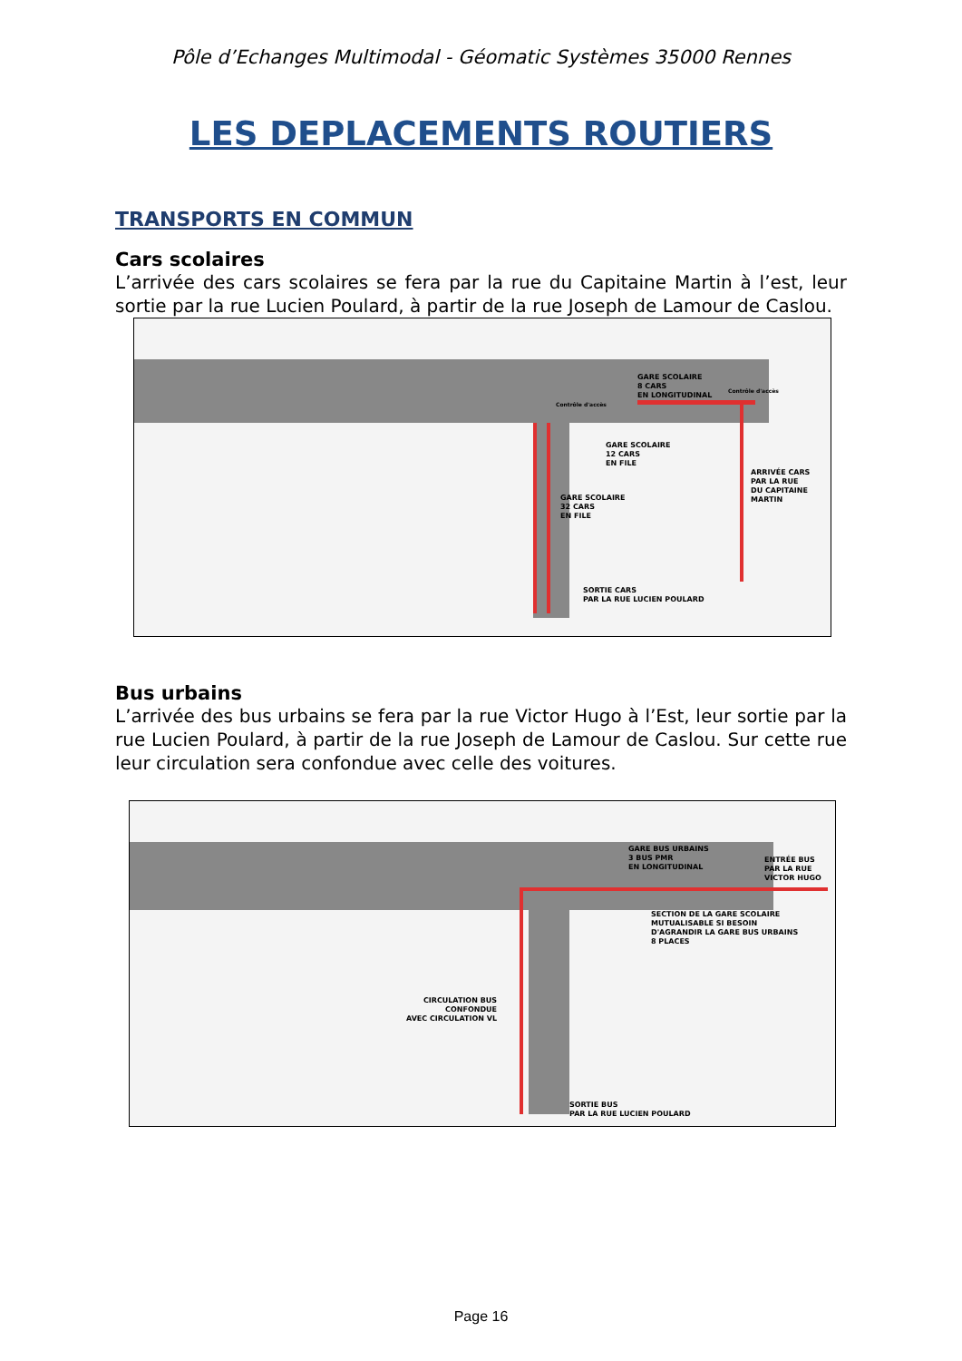Pôle d’Echanges Multimodal - Géomatic Systèmes 35000 Rennes
LES DEPLACEMENTS ROUTIERS
TRANSPORTS EN COMMUN
Cars scolaires
L’arrivée des cars scolaires se fera par la rue du Capitaine Martin à l’est, leur sortie par la rue Lucien Poulard, à partir de la rue Joseph de Lamour de Caslou.
GARE SCOLAIRE
8 CARS
EN LONGITUDINAL
GARE SCOLAIRE
12 CARS
EN FILE
ARRIVÉE CARS
PAR LA RUE
DU CAPITAINE
MARTIN
GARE SCOLAIRE
32 CARS
EN FILE
SORTIE CARS
PAR LA RUE LUCIEN POULARD
Contrôle d'accès
Contrôle d'accès
Bus urbains
L’arrivée des bus urbains se fera par la rue Victor Hugo à l’Est, leur sortie par la rue Lucien Poulard, à partir de la rue Joseph de Lamour de Caslou. Sur cette rue leur circulation sera confondue avec celle des voitures.
GARE BUS URBAINS
3 BUS PMR
EN LONGITUDINAL
ENTRÉE BUS
PAR LA RUE
VICTOR HUGO
SECTION DE LA GARE SCOLAIRE
MUTUALISABLE SI BESOIN
D'AGRANDIR LA GARE BUS URBAINS
8 PLACES
CIRCULATION BUS
CONFONDUE
AVEC CIRCULATION VL
SORTIE BUS
PAR LA RUE LUCIEN POULARD
Page 16